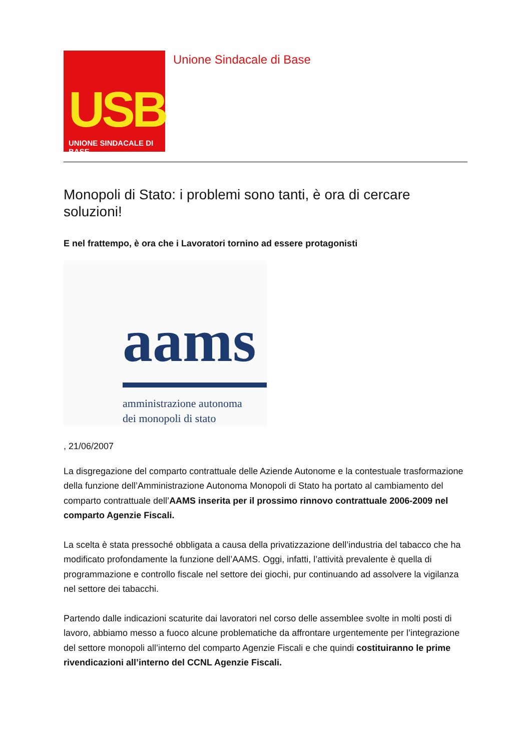USB
UNIONE SINDACALE DI BASE
Unione Sindacale di Base
Monopoli di Stato: i problemi sono tanti, è ora di cercare soluzioni!
E nel frattempo, è ora che i Lavoratori tornino ad essere protagonisti
aams
amministrazione autonoma
dei monopoli di stato
, 21/06/2007
La disgregazione del comparto contrattuale delle Aziende Autonome e la contestuale trasformazione della funzione dell’Amministrazione Autonoma Monopoli di Stato ha portato al cambiamento del comparto contrattuale dell’AAMS inserita per il prossimo rinnovo contrattuale 2006-2009 nel comparto Agenzie Fiscali.
La scelta è stata pressoché obbligata a causa della privatizzazione dell’industria del tabacco che ha modificato profondamente la funzione dell’AAMS. Oggi, infatti, l’attività prevalente è quella di programmazione e controllo fiscale nel settore dei giochi, pur continuando ad assolvere la vigilanza nel settore dei tabacchi.
Partendo dalle indicazioni scaturite dai lavoratori nel corso delle assemblee svolte in molti posti di lavoro, abbiamo messo a fuoco alcune problematiche da affrontare urgentemente per l’integrazione del settore monopoli all’interno del comparto Agenzie Fiscali e che quindi costituiranno le prime rivendicazioni all’interno del CCNL Agenzie Fiscali.